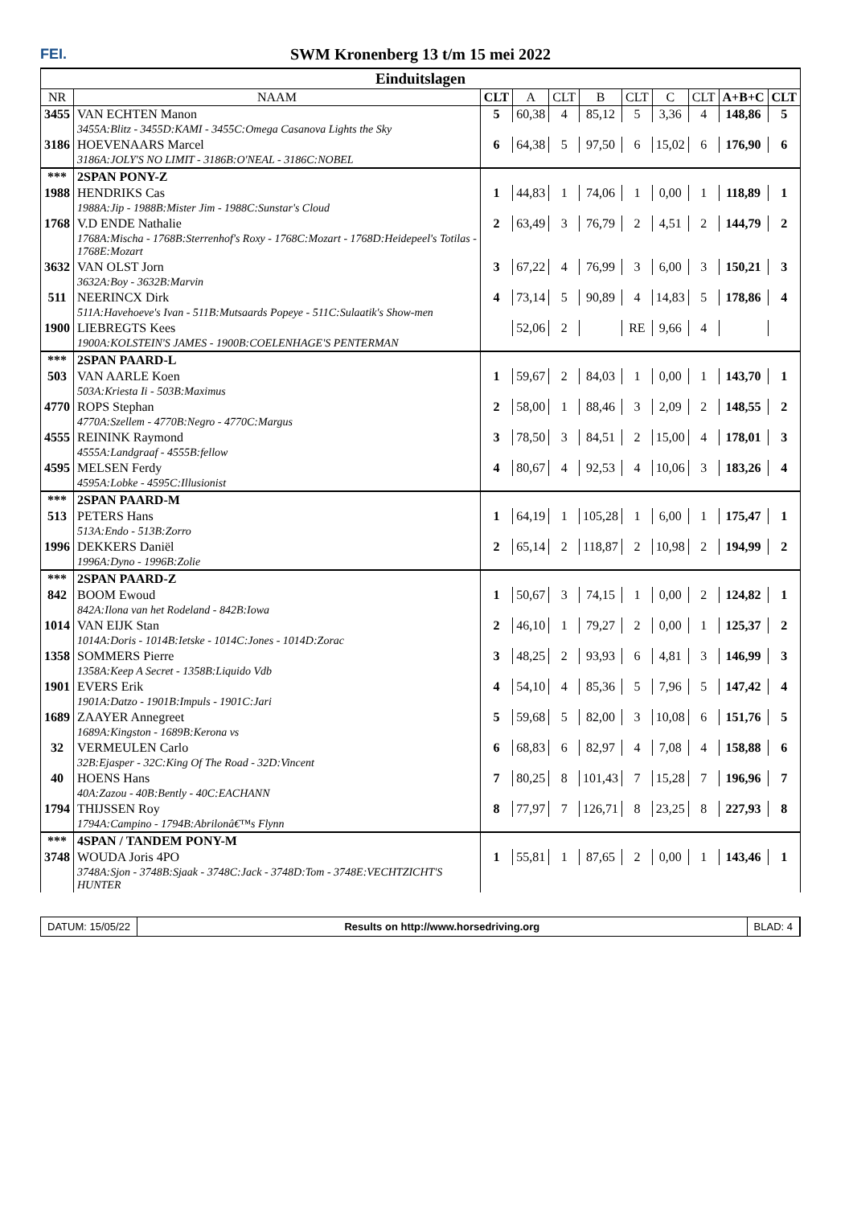FEI.
SWM Kronenberg 13 t/m 15 mei 2022
| Einduitslagen | | | | | | | | | | |
| --- | --- | --- | --- | --- | --- | --- | --- | --- | --- | --- |
| NR | NAAM | CLT | A | CLT | B | CLT | C | CLT | A+B+C | CLT |
| 3455 | VAN ECHTEN Manon | 5 | 60,38 | 4 | 85,12 | 5 | 3,36 | 4 | 148,86 | 5 |
| | 3455A:Blitz - 3455D:KAMI - 3455C:Omega Casanova Lights the Sky | | | | | | | | | |
| 3186 | HOEVENAARS Marcel | 6 | 64,38 | 5 | 97,50 | 6 | 15,02 | 6 | 176,90 | 6 |
| | 3186A:JOLY'S NO LIMIT - 3186B:O'NEAL - 3186C:NOBEL | | | | | | | | | |
| *** | 2SPAN PONY-Z | | | | | | | | | |
| 1988 | HENDRIKS Cas | 1 | 44,83 | 1 | 74,06 | 1 | 0,00 | 1 | 118,89 | 1 |
| | 1988A:Jip - 1988B:Mister Jim - 1988C:Sunstar's Cloud | | | | | | | | | |
| 1768 | V.D ENDE Nathalie | 2 | 63,49 | 3 | 76,79 | 2 | 4,51 | 2 | 144,79 | 2 |
| | 1768A:Mischa - 1768B:Sterrenhof's Roxy - 1768C:Mozart - 1768D:Heidepeel's Totilas - 1768E:Mozart | | | | | | | | | |
| 3632 | VAN OLST Jorn | 3 | 67,22 | 4 | 76,99 | 3 | 6,00 | 3 | 150,21 | 3 |
| | 3632A:Boy - 3632B:Marvin | | | | | | | | | |
| 511 | NEERINCX Dirk | 4 | 73,14 | 5 | 90,89 | 4 | 14,83 | 5 | 178,86 | 4 |
| | 511A:Havehoeve's Ivan - 511B:Mutsaards Popeye - 511C:Sulaatik's Show-men | | | | | | | | | |
| 1900 | LIEBREGTS Kees | | 52,06 | 2 | | RE | 9,66 | 4 | | |
| | 1900A:KOLSTEIN'S JAMES - 1900B:COELENHAGE'S PENTERMAN | | | | | | | | | |
| *** | 2SPAN PAARD-L | | | | | | | | | |
| 503 | VAN AARLE Koen | 1 | 59,67 | 2 | 84,03 | 1 | 0,00 | 1 | 143,70 | 1 |
| | 503A:Kriesta Ii - 503B:Maximus | | | | | | | | | |
| 4770 | ROPS Stephan | 2 | 58,00 | 1 | 88,46 | 3 | 2,09 | 2 | 148,55 | 2 |
| | 4770A:Szellem - 4770B:Negro - 4770C:Margus | | | | | | | | | |
| 4555 | REININK Raymond | 3 | 78,50 | 3 | 84,51 | 2 | 15,00 | 4 | 178,01 | 3 |
| | 4555A:Landgraaf - 4555B:fellow | | | | | | | | | |
| 4595 | MELSEN Ferdy | 4 | 80,67 | 4 | 92,53 | 4 | 10,06 | 3 | 183,26 | 4 |
| | 4595A:Lobke - 4595C:Illusionist | | | | | | | | | |
| *** | 2SPAN PAARD-M | | | | | | | | | |
| 513 | PETERS Hans | 1 | 64,19 | 1 | 105,28 | 1 | 6,00 | 1 | 175,47 | 1 |
| | 513A:Endo - 513B:Zorro | | | | | | | | | |
| 1996 | DEKKERS Daniël | 2 | 65,14 | 2 | 118,87 | 2 | 10,98 | 2 | 194,99 | 2 |
| | 1996A:Dyno - 1996B:Zolie | | | | | | | | | |
| *** | 2SPAN PAARD-Z | | | | | | | | | |
| 842 | BOOM Ewoud | 1 | 50,67 | 3 | 74,15 | 1 | 0,00 | 2 | 124,82 | 1 |
| | 842A:Ilona van het Rodeland - 842B:Iowa | | | | | | | | | |
| 1014 | VAN EIJK Stan | 2 | 46,10 | 1 | 79,27 | 2 | 0,00 | 1 | 125,37 | 2 |
| | 1014A:Doris - 1014B:Ietske - 1014C:Jones - 1014D:Zorac | | | | | | | | | |
| 1358 | SOMMERS Pierre | 3 | 48,25 | 2 | 93,93 | 6 | 4,81 | 3 | 146,99 | 3 |
| | 1358A:Keep A Secret - 1358B:Liquido Vdb | | | | | | | | | |
| 1901 | EVERS Erik | 4 | 54,10 | 4 | 85,36 | 5 | 7,96 | 5 | 147,42 | 4 |
| | 1901A:Datzo - 1901B:Impuls - 1901C:Jari | | | | | | | | | |
| 1689 | ZAAYER Annegreet | 5 | 59,68 | 5 | 82,00 | 3 | 10,08 | 6 | 151,76 | 5 |
| | 1689A:Kingston - 1689B:Kerona vs | | | | | | | | | |
| 32 | VERMEULEN Carlo | 6 | 68,83 | 6 | 82,97 | 4 | 7,08 | 4 | 158,88 | 6 |
| | 32B:Ejasper - 32C:King Of The Road - 32D:Vincent | | | | | | | | | |
| 40 | HOENS Hans | 7 | 80,25 | 8 | 101,43 | 7 | 15,28 | 7 | 196,96 | 7 |
| | 40A:Zazou - 40B:Bently - 40C:EACHANN | | | | | | | | | |
| 1794 | THIJSSEN Roy | 8 | 77,97 | 7 | 126,71 | 8 | 23,25 | 8 | 227,93 | 8 |
| | 1794A:Campino - 1794B:Abrilonâ€™s Flynn | | | | | | | | | |
| *** | 4SPAN / TANDEM PONY-M | | | | | | | | | |
| 3748 | WOUDA Joris 4PO | 1 | 55,81 | 1 | 87,65 | 2 | 0,00 | 1 | 143,46 | 1 |
| | 3748A:Sjon - 3748B:Sjaak - 3748C:Jack - 3748D:Tom - 3748E:VECHTZICHT'S HUNTER | | | | | | | | | |
DATUM: 15/05/22 Results on http://www.horsedriving.org
BLAD: 4